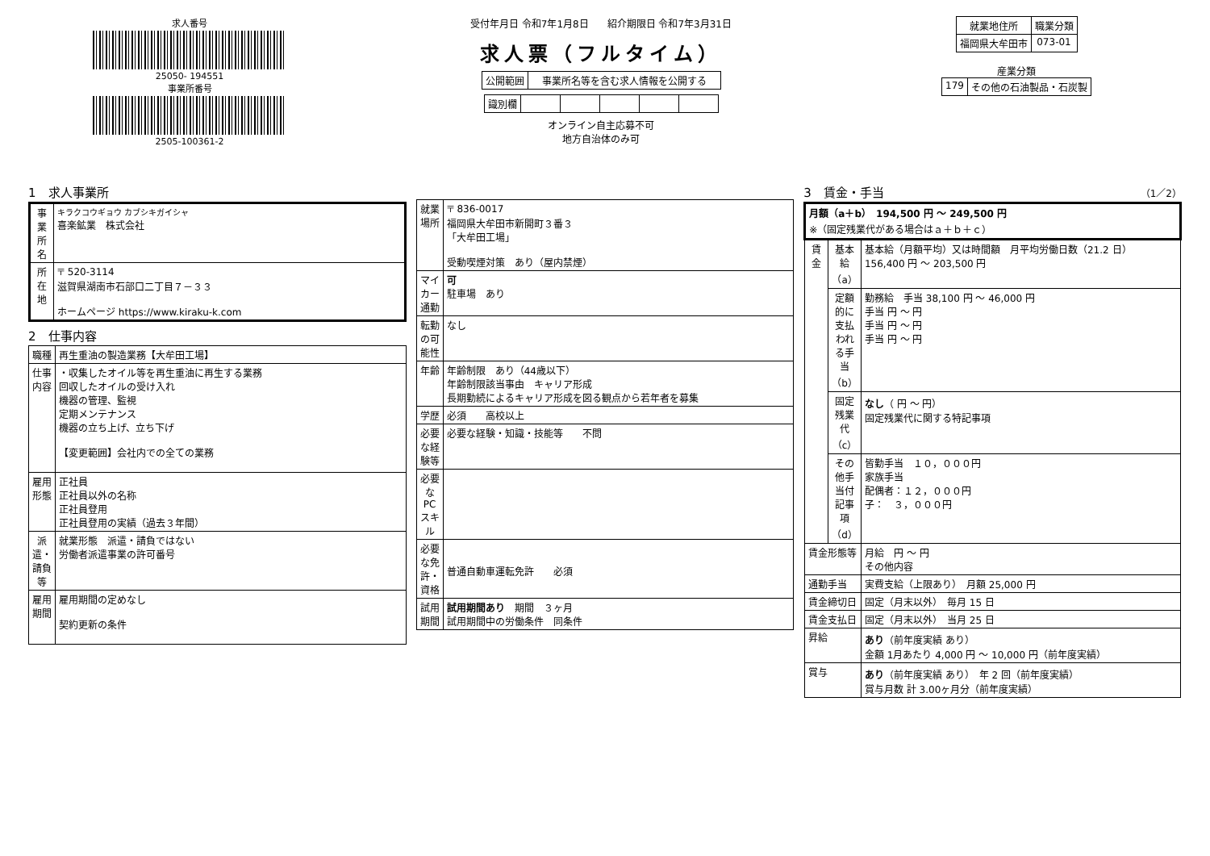求人番号
25050- 194551
事業所番号
2505-100361-2
受付年月日 令和7年1月8日 紹介期限日 令和7年3月31日
求人票（フルタイム）
| 公開範囲 | 事業所名等を含む求人情報を公開する |
| 識別欄 | | | | | |
オンライン自主応募不可
地方自治体のみ可
| 就業地住所 | 職業分類 |
| --- | --- |
| 福岡県大牟田市 | 073-01 |
産業分類
| 179 | その他の石油製品・石炭製 |
1　求人事業所
| 事業所名 | キラクコウギョウ カブシキガイシャ 喜楽鉱業 株式会社 |
| 所在地 | 〒 520-3114 滋賀県湖南市石部口二丁目７－３３ ホームページ https://www.kiraku-k.com |
2　仕事内容
| 職種 | 再生重油の製造業務【大牟田工場】 |
| 仕事内容 | ・収集したオイル等を再生重油に再生する業務 回収したオイルの受け入れ 機器の管理、監視 定期メンテナンス 機器の立ち上げ、立ち下げ 【変更範囲】会社内での全ての業務 |
| 雇用形態 | 正社員 正社員以外の名称 正社員登用 正社員登用の実績（過去３年間） |
| 派遣・請負等 | 就業形態 派遣・請負ではない 労働者派遣事業の許可番号 |
| 雇用期間 | 雇用期間の定めなし 契約更新の条件 |
| 就業場所 | 〒 836-0017 福岡県大牟田市新開町３番３ 「大牟田工場」 受動喫煙対策 あり（屋内禁煙） |
| マイカー通勤 | 可 駐車場 あり |
| 転勤の可能性 | なし |
| 年齢 | 年齢制限 あり（44歳以下） 年齢制限該当事由 キャリア形成 長期勤続によるキャリア形成を図る観点から若年者を募集 |
| 学歴 | 必須 高校以上 |
| 必要な経験等 | 必要な経験・知識・技能等 不問 |
| 必要なPCスキル | |
| 必要な免許・資格 | 普通自動車運転免許 必須 |
| 試用期間 | 試用期間あり 期間 ３ヶ月 試用期間中の労働条件 同条件 |
3　賃金・手当 （1／2）
| 月額（a＋b） 194,500 円 ～ 249,500 円 ※（固定残業代がある場合はａ＋ｂ＋ｃ） | | |
| 賃金 | 基本給（a） | 基本給（月額平均）又は時間額 月平均労働日数（21.2 日） 156,400 円 ～ 203,500 円 |
| | 定額的に支払われる手当（b） | 勤務給 手当 38,100 円 ～ 46,000 円 手当 円 ～ 円 手当 円 ～ 円 手当 円 ～ 円 |
| | 固定残業代（c） | なし （ 円 ～ 円） 固定残業代に関する特記事項 |
| | その他手当付記事項（d） | 皆勤手当 １０，０００円 家族手当 配偶者：１２，０００円 子： ３，０００円 |
| 賃金形態等 | | 月給 円 ～ 円 その他内容 |
| 通勤手当 | | 実費支給（上限あり） 月額 25,000 円 |
| 賃金締切日 | | 固定（月末以外） 毎月 15 日 |
| 賃金支払日 | | 固定（月末以外） 当月 25 日 |
| 昇給 | | あり （前年度実績 あり） 金額 1月あたり 4,000 円 ～ 10,000 円（前年度実績） |
| 賞与 | | あり （前年度実績 あり） 年 2 回（前年度実績） 賞与月数 計 3.00ヶ月分（前年度実績） |